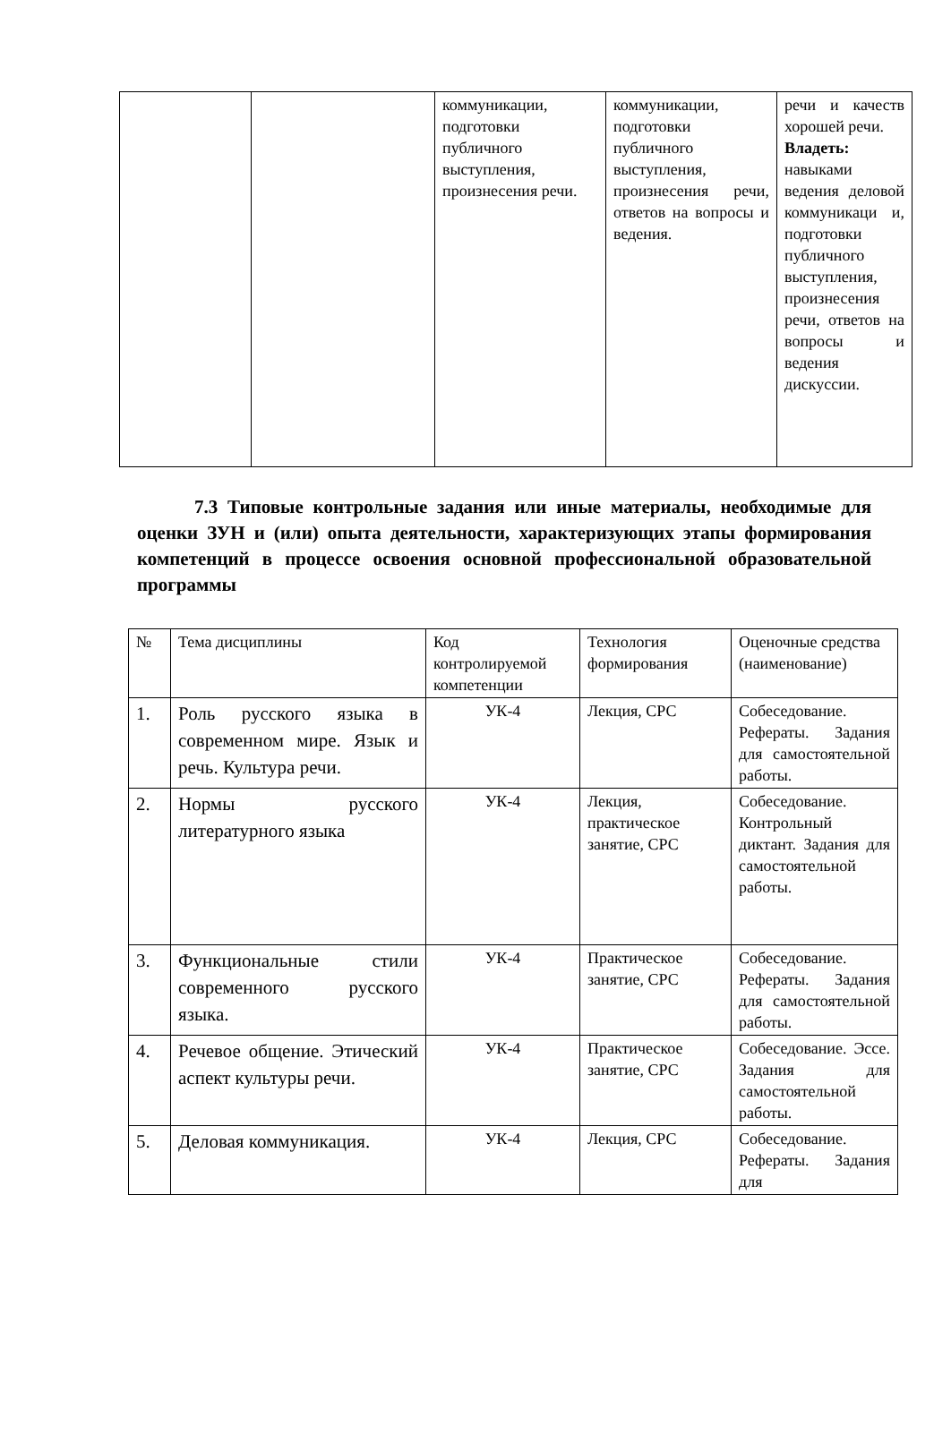| | | коммуникации, подготовки публичного выступления, произнесения речи. | коммуникации, подготовки публичного выступления, произнесения речи, ответов на вопросы и ведения. | речи и качеств хорошей речи. Владеть: навыками ведения деловой коммуникаци и, подготовки публичного выступления, произнесения речи, ответов на вопросы и ведения дискуссии. |
7.3 Типовые контрольные задания или иные материалы, необходимые для оценки ЗУН и (или) опыта деятельности, характеризующих этапы формирования компетенций в процессе освоения основной профессиональной образовательной программы
| № | Тема дисциплины | Код контролируемой компетенции | Технология формирования | Оценочные средства (наименование) |
| --- | --- | --- | --- | --- |
| 1. | Роль русского языка в современном мире. Язык и речь. Культура речи. | УК-4 | Лекция, СРС | Собеседование. Рефераты. Задания для самостоятельной работы. |
| 2. | Нормы русского литературного языка | УК-4 | Лекция, практическое занятие, СРС | Собеседование. Контрольный диктант. Задания для самостоятельной работы. |
| 3. | Функциональные стили современного русского языка. | УК-4 | Практическое занятие, СРС | Собеседование. Рефераты. Задания для самостоятельной работы. |
| 4. | Речевое общение. Этический аспект культуры речи. | УК-4 | Практическое занятие, СРС | Собеседование. Эссе. Задания для самостоятельной работы. |
| 5. | Деловая коммуникация. | УК-4 | Лекция, СРС | Собеседование. Рефераты. Задания для |